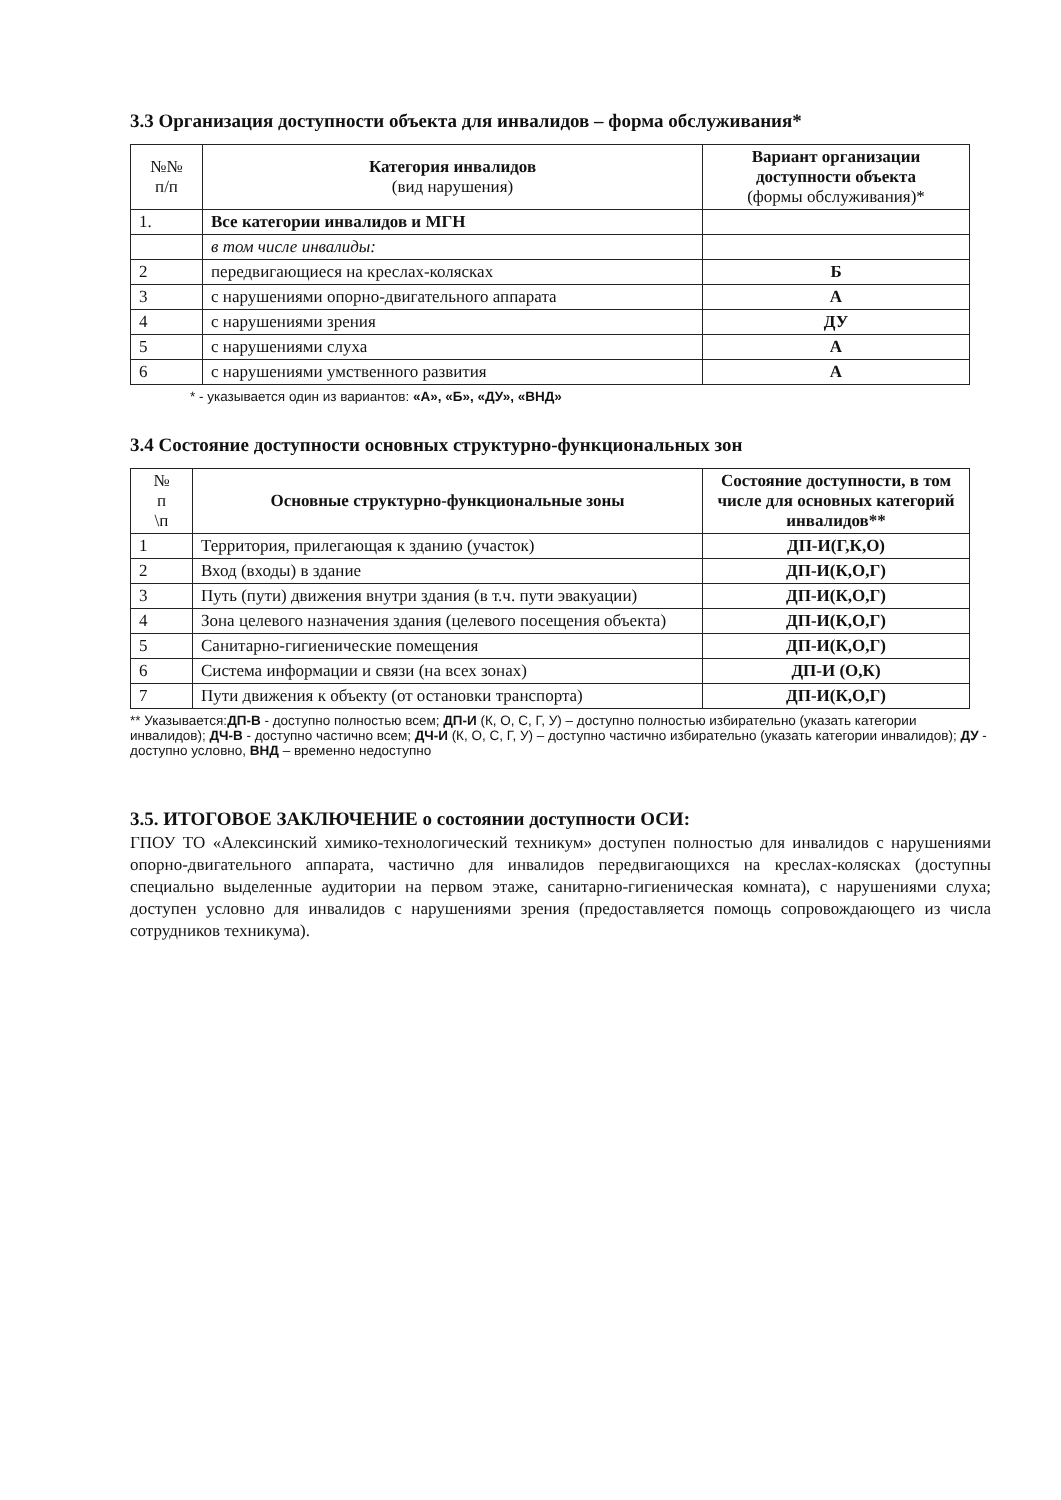3.3 Организация доступности объекта для инвалидов – форма обслуживания*
| №№ п/п | Категория инвалидов (вид нарушения) | Вариант организации доступности объекта (формы обслуживания)* |
| --- | --- | --- |
| 1. | Все категории инвалидов и МГН | |
| | в том числе инвалиды: | |
| 2 | передвигающиеся на креслах-колясках | Б |
| 3 | с нарушениями опорно-двигательного аппарата | А |
| 4 | с нарушениями зрения | ДУ |
| 5 | с нарушениями слуха | А |
| 6 | с нарушениями умственного развития | А |
* - указывается один из вариантов: «А», «Б», «ДУ», «ВНД»
3.4 Состояние доступности основных структурно-функциональных зон
| № п \п | Основные структурно-функциональные зоны | Состояние доступности, в том числе для основных категорий инвалидов** |
| --- | --- | --- |
| 1 | Территория, прилегающая к зданию (участок) | ДП-И(Г,К,О) |
| 2 | Вход (входы) в здание | ДП-И(К,О,Г) |
| 3 | Путь (пути) движения внутри здания (в т.ч. пути эвакуации) | ДП-И(К,О,Г) |
| 4 | Зона целевого назначения здания (целевого посещения объекта) | ДП-И(К,О,Г) |
| 5 | Санитарно-гигиенические помещения | ДП-И(К,О,Г) |
| 6 | Система информации и связи (на всех зонах) | ДП-И (О,К) |
| 7 | Пути движения к объекту (от остановки транспорта) | ДП-И(К,О,Г) |
** Указывается:ДП-В - доступно полностью всем; ДП-И (К, О, С, Г, У) – доступно полностью избирательно (указать категории инвалидов); ДЧ-В - доступно частично всем; ДЧ-И (К, О, С, Г, У) – доступно частично избирательно (указать категории инвалидов); ДУ - доступно условно, ВНД – временно недоступно
3.5. ИТОГОВОЕ ЗАКЛЮЧЕНИЕ о состоянии доступности ОСИ:
ГПОУ ТО «Алексинский химико-технологический техникум» доступен полностью для инвалидов с нарушениями опорно-двигательного аппарата, частично для инвалидов передвигающихся на креслах-колясках (доступны специально выделенные аудитории на первом этаже, санитарно-гигиеническая комната), с нарушениями слуха; доступен условно для инвалидов с нарушениями зрения (предоставляется помощь сопровождающего из числа сотрудников техникума).